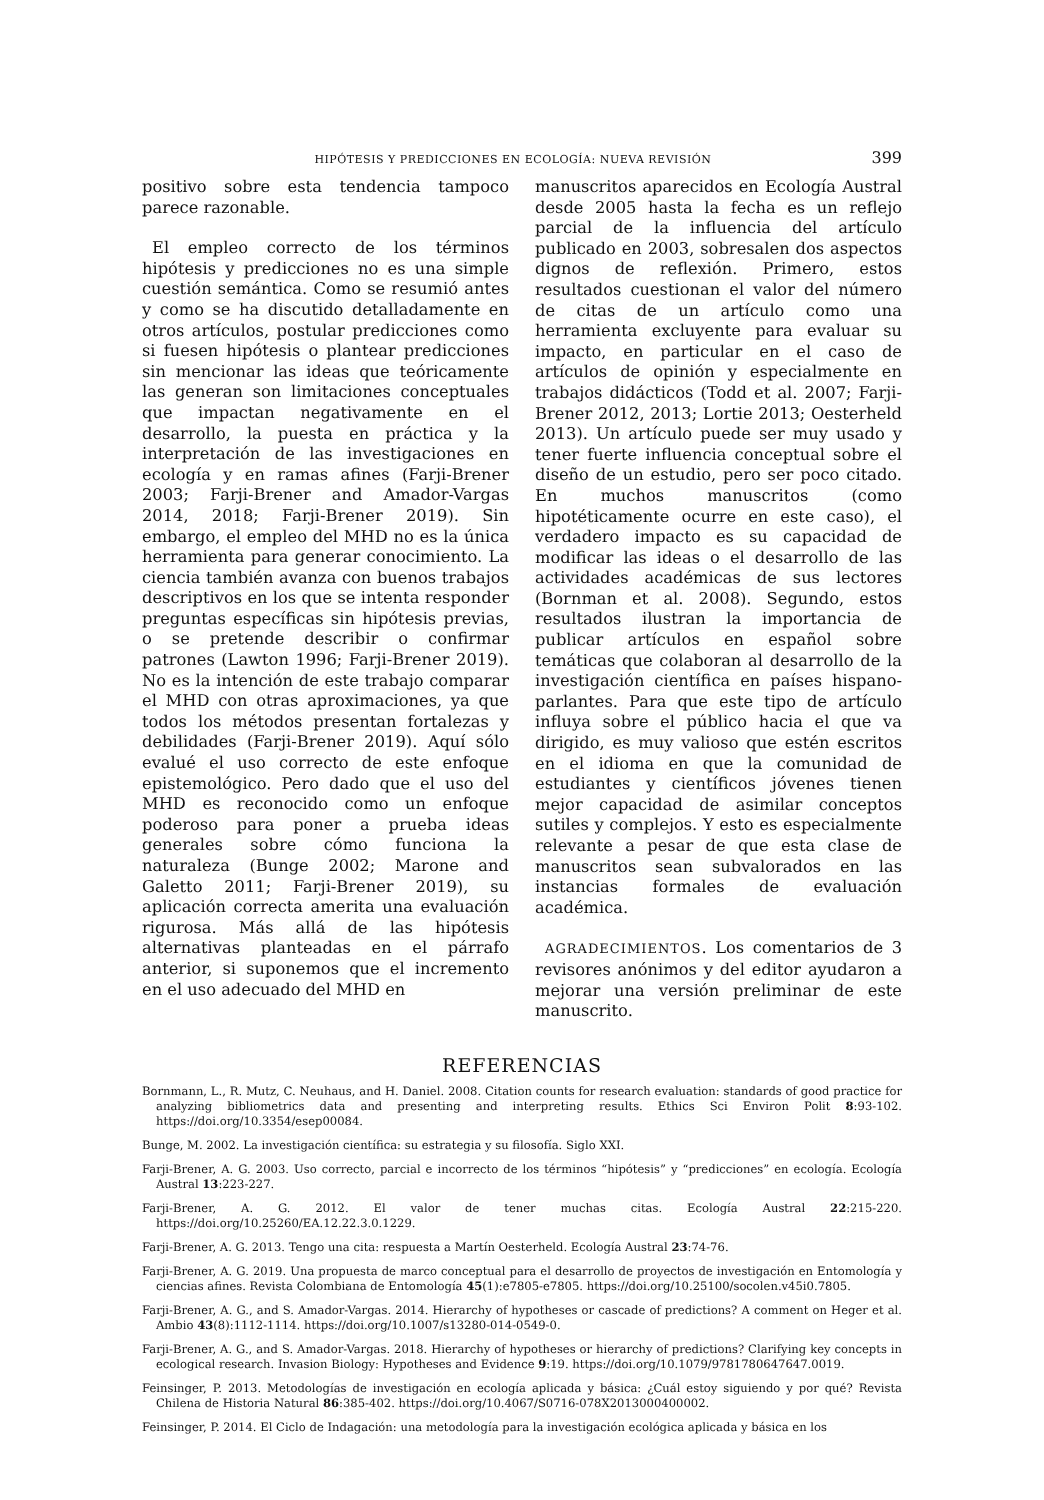HIPÓTESIS Y PREDICCIONES EN ECOLOGÍA: NUEVA REVISIÓN 399
positivo sobre esta tendencia tampoco parece razonable.
El empleo correcto de los términos hipótesis y predicciones no es una simple cuestión semántica. Como se resumió antes y como se ha discutido detalladamente en otros artículos, postular predicciones como si fuesen hipótesis o plantear predicciones sin mencionar las ideas que teóricamente las generan son limitaciones conceptuales que impactan negativamente en el desarrollo, la puesta en práctica y la interpretación de las investigaciones en ecología y en ramas afines (Farji-Brener 2003; Farji-Brener and Amador-Vargas 2014, 2018; Farji-Brener 2019). Sin embargo, el empleo del MHD no es la única herramienta para generar conocimiento. La ciencia también avanza con buenos trabajos descriptivos en los que se intenta responder preguntas específicas sin hipótesis previas, o se pretende describir o confirmar patrones (Lawton 1996; Farji-Brener 2019). No es la intención de este trabajo comparar el MHD con otras aproximaciones, ya que todos los métodos presentan fortalezas y debilidades (Farji-Brener 2019). Aquí sólo evalué el uso correcto de este enfoque epistemológico. Pero dado que el uso del MHD es reconocido como un enfoque poderoso para poner a prueba ideas generales sobre cómo funciona la naturaleza (Bunge 2002; Marone and Galetto 2011; Farji-Brener 2019), su aplicación correcta amerita una evaluación rigurosa. Más allá de las hipótesis alternativas planteadas en el párrafo anterior, si suponemos que el incremento en el uso adecuado del MHD en
manuscritos aparecidos en Ecología Austral desde 2005 hasta la fecha es un reflejo parcial de la influencia del artículo publicado en 2003, sobresalen dos aspectos dignos de reflexión. Primero, estos resultados cuestionan el valor del número de citas de un artículo como una herramienta excluyente para evaluar su impacto, en particular en el caso de artículos de opinión y especialmente en trabajos didácticos (Todd et al. 2007; Farji-Brener 2012, 2013; Lortie 2013; Oesterheld 2013). Un artículo puede ser muy usado y tener fuerte influencia conceptual sobre el diseño de un estudio, pero ser poco citado. En muchos manuscritos (como hipotéticamente ocurre en este caso), el verdadero impacto es su capacidad de modificar las ideas o el desarrollo de las actividades académicas de sus lectores (Bornman et al. 2008). Segundo, estos resultados ilustran la importancia de publicar artículos en español sobre temáticas que colaboran al desarrollo de la investigación científica en países hispano-parlantes. Para que este tipo de artículo influya sobre el público hacia el que va dirigido, es muy valioso que estén escritos en el idioma en que la comunidad de estudiantes y científicos jóvenes tienen mejor capacidad de asimilar conceptos sutiles y complejos. Y esto es especialmente relevante a pesar de que esta clase de manuscritos sean subvalorados en las instancias formales de evaluación académica.
AGRADECIMIENTOS. Los comentarios de 3 revisores anónimos y del editor ayudaron a mejorar una versión preliminar de este manuscrito.
REFERENCIAS
Bornmann, L., R. Mutz, C. Neuhaus, and H. Daniel. 2008. Citation counts for research evaluation: standards of good practice for analyzing bibliometrics data and presenting and interpreting results. Ethics Sci Environ Polit 8:93-102. https://doi.org/10.3354/esep00084.
Bunge, M. 2002. La investigación científica: su estrategia y su filosofía. Siglo XXI.
Farji-Brener, A. G. 2003. Uso correcto, parcial e incorrecto de los términos “hipótesis” y “predicciones” en ecología. Ecología Austral 13:223-227.
Farji-Brener, A. G. 2012. El valor de tener muchas citas. Ecología Austral 22:215-220. https://doi.org/10.25260/EA.12.22.3.0.1229.
Farji-Brener, A. G. 2013. Tengo una cita: respuesta a Martín Oesterheld. Ecología Austral 23:74-76.
Farji-Brener, A. G. 2019. Una propuesta de marco conceptual para el desarrollo de proyectos de investigación en Entomología y ciencias afines. Revista Colombiana de Entomología 45(1):e7805-e7805. https://doi.org/10.25100/socolen.v45i0.7805.
Farji-Brener, A. G., and S. Amador-Vargas. 2014. Hierarchy of hypotheses or cascade of predictions? A comment on Heger et al. Ambio 43(8):1112-1114. https://doi.org/10.1007/s13280-014-0549-0.
Farji-Brener, A. G., and S. Amador-Vargas. 2018. Hierarchy of hypotheses or hierarchy of predictions? Clarifying key concepts in ecological research. Invasion Biology: Hypotheses and Evidence 9:19. https://doi.org/10.1079/9781780647647.0019.
Feinsinger, P. 2013. Metodologías de investigación en ecología aplicada y básica: ¿Cuál estoy siguiendo y por qué? Revista Chilena de Historia Natural 86:385-402. https://doi.org/10.4067/S0716-078X2013000400002.
Feinsinger, P. 2014. El Ciclo de Indagación: una metodología para la investigación ecológica aplicada y básica en los